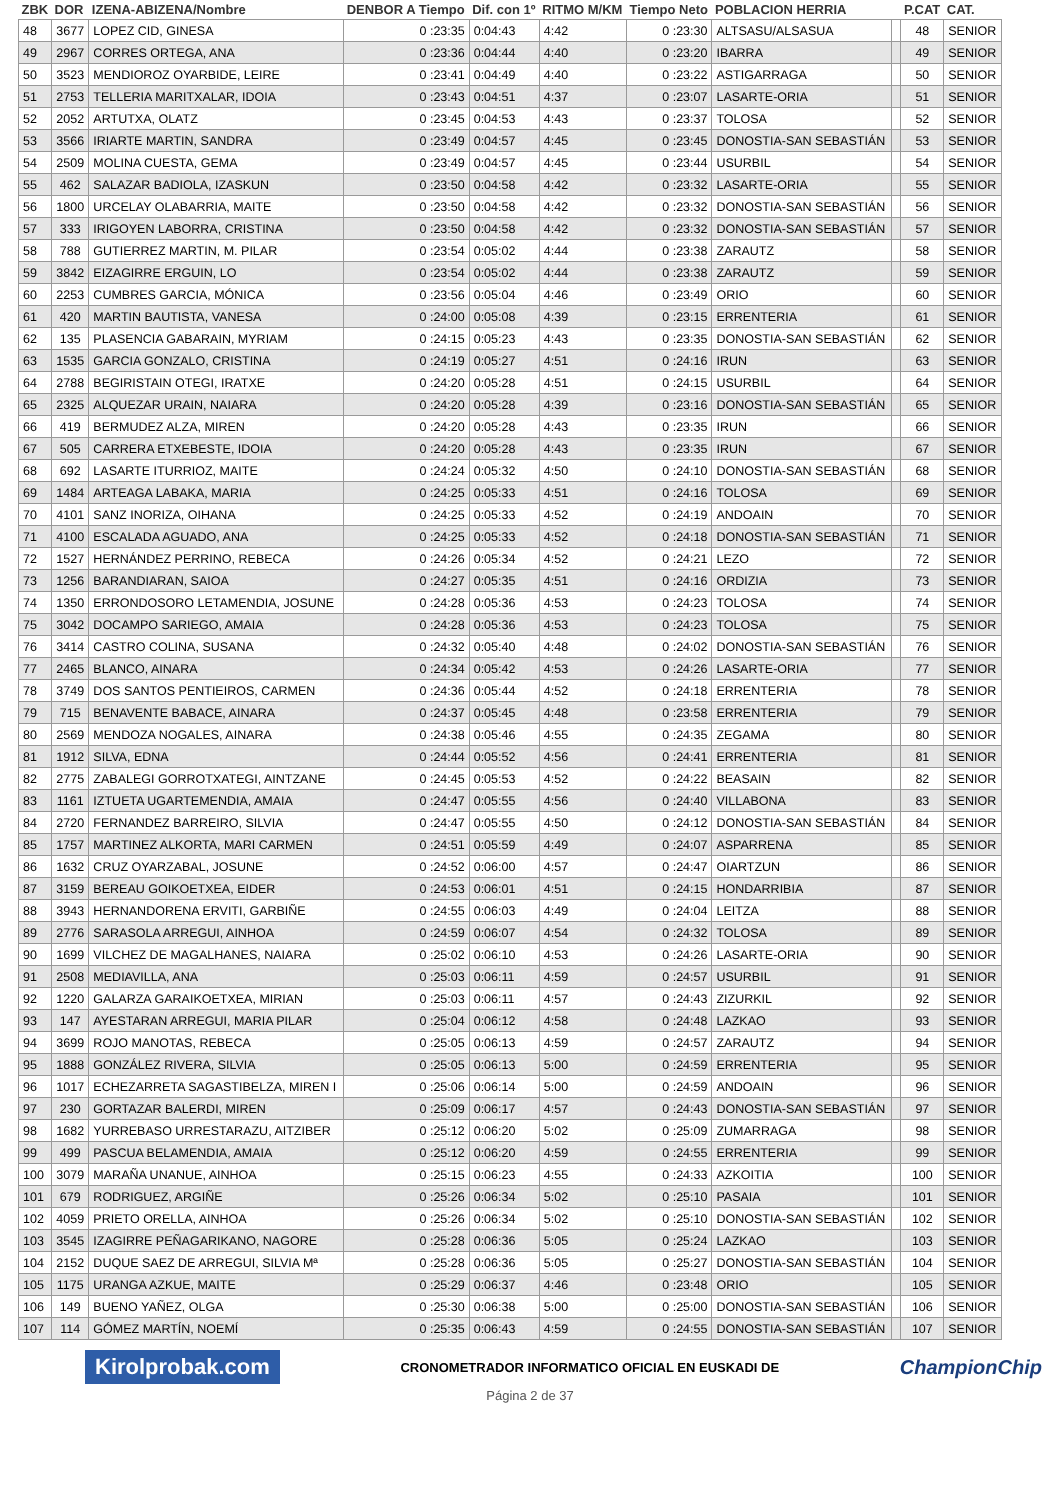| ZBK | DOR | IZENA-ABIZENA/Nombre | DENBOR A Tiempo | Dif. con 1º | RITMO M/KM | Tiempo Neto | POBLACION HERRIA | | P.CAT | CAT. |
| --- | --- | --- | --- | --- | --- | --- | --- | --- | --- | --- |
| 48 | 3677 | LOPEZ CID, GINESA | 0 :23:35 | 0:04:43 | 4:42 | 0 :23:30 | ALTSASU/ALSASUA | | 48 | SENIOR |
| 49 | 2967 | CORRES ORTEGA, ANA | 0 :23:36 | 0:04:44 | 4:40 | 0 :23:20 | IBARRA | | 49 | SENIOR |
| 50 | 3523 | MENDIOROZ OYARBIDE, LEIRE | 0 :23:41 | 0:04:49 | 4:40 | 0 :23:22 | ASTIGARRAGA | | 50 | SENIOR |
| 51 | 2753 | TELLERIA MARITXALAR, IDOIA | 0 :23:43 | 0:04:51 | 4:37 | 0 :23:07 | LASARTE-ORIA | | 51 | SENIOR |
| 52 | 2052 | ARTUTXA, OLATZ | 0 :23:45 | 0:04:53 | 4:43 | 0 :23:37 | TOLOSA | | 52 | SENIOR |
| 53 | 3566 | IRIARTE MARTIN, SANDRA | 0 :23:49 | 0:04:57 | 4:45 | 0 :23:45 | DONOSTIA-SAN SEBASTIÁN | | 53 | SENIOR |
| 54 | 2509 | MOLINA CUESTA, GEMA | 0 :23:49 | 0:04:57 | 4:45 | 0 :23:44 | USURBIL | | 54 | SENIOR |
| 55 | 462 | SALAZAR BADIOLA, IZASKUN | 0 :23:50 | 0:04:58 | 4:42 | 0 :23:32 | LASARTE-ORIA | | 55 | SENIOR |
| 56 | 1800 | URCELAY OLABARRIA, MAITE | 0 :23:50 | 0:04:58 | 4:42 | 0 :23:32 | DONOSTIA-SAN SEBASTIÁN | | 56 | SENIOR |
| 57 | 333 | IRIGOYEN LABORRA, CRISTINA | 0 :23:50 | 0:04:58 | 4:42 | 0 :23:32 | DONOSTIA-SAN SEBASTIÁN | | 57 | SENIOR |
| 58 | 788 | GUTIERREZ MARTIN, M. PILAR | 0 :23:54 | 0:05:02 | 4:44 | 0 :23:38 | ZARAUTZ | | 58 | SENIOR |
| 59 | 3842 | EIZAGIRRE ERGUIN, LO | 0 :23:54 | 0:05:02 | 4:44 | 0 :23:38 | ZARAUTZ | | 59 | SENIOR |
| 60 | 2253 | CUMBRES GARCIA, MÓNICA | 0 :23:56 | 0:05:04 | 4:46 | 0 :23:49 | ORIO | | 60 | SENIOR |
| 61 | 420 | MARTIN BAUTISTA, VANESA | 0 :24:00 | 0:05:08 | 4:39 | 0 :23:15 | ERRENTERIA | | 61 | SENIOR |
| 62 | 135 | PLASENCIA GABARAIN, MYRIAM | 0 :24:15 | 0:05:23 | 4:43 | 0 :23:35 | DONOSTIA-SAN SEBASTIÁN | | 62 | SENIOR |
| 63 | 1535 | GARCIA GONZALO, CRISTINA | 0 :24:19 | 0:05:27 | 4:51 | 0 :24:16 | IRUN | | 63 | SENIOR |
| 64 | 2788 | BEGIRISTAIN OTEGI, IRATXE | 0 :24:20 | 0:05:28 | 4:51 | 0 :24:15 | USURBIL | | 64 | SENIOR |
| 65 | 2325 | ALQUEZAR URAIN, NAIARA | 0 :24:20 | 0:05:28 | 4:39 | 0 :23:16 | DONOSTIA-SAN SEBASTIÁN | | 65 | SENIOR |
| 66 | 419 | BERMUDEZ ALZA, MIREN | 0 :24:20 | 0:05:28 | 4:43 | 0 :23:35 | IRUN | | 66 | SENIOR |
| 67 | 505 | CARRERA ETXEBESTE, IDOIA | 0 :24:20 | 0:05:28 | 4:43 | 0 :23:35 | IRUN | | 67 | SENIOR |
| 68 | 692 | LASARTE ITURRIOZ, MAITE | 0 :24:24 | 0:05:32 | 4:50 | 0 :24:10 | DONOSTIA-SAN SEBASTIÁN | | 68 | SENIOR |
| 69 | 1484 | ARTEAGA LABAKA, MARIA | 0 :24:25 | 0:05:33 | 4:51 | 0 :24:16 | TOLOSA | | 69 | SENIOR |
| 70 | 4101 | SANZ INORIZA, OIHANA | 0 :24:25 | 0:05:33 | 4:52 | 0 :24:19 | ANDOAIN | | 70 | SENIOR |
| 71 | 4100 | ESCALADA AGUADO, ANA | 0 :24:25 | 0:05:33 | 4:52 | 0 :24:18 | DONOSTIA-SAN SEBASTIÁN | | 71 | SENIOR |
| 72 | 1527 | HERNÁNDEZ PERRINO, REBECA | 0 :24:26 | 0:05:34 | 4:52 | 0 :24:21 | LEZO | | 72 | SENIOR |
| 73 | 1256 | BARANDIARAN, SAIOA | 0 :24:27 | 0:05:35 | 4:51 | 0 :24:16 | ORDIZIA | | 73 | SENIOR |
| 74 | 1350 | ERRONDOSORO LETAMENDIA, JOSUNE | 0 :24:28 | 0:05:36 | 4:53 | 0 :24:23 | TOLOSA | | 74 | SENIOR |
| 75 | 3042 | DOCAMPO SARIEGO, AMAIA | 0 :24:28 | 0:05:36 | 4:53 | 0 :24:23 | TOLOSA | | 75 | SENIOR |
| 76 | 3414 | CASTRO COLINA, SUSANA | 0 :24:32 | 0:05:40 | 4:48 | 0 :24:02 | DONOSTIA-SAN SEBASTIÁN | | 76 | SENIOR |
| 77 | 2465 | BLANCO, AINARA | 0 :24:34 | 0:05:42 | 4:53 | 0 :24:26 | LASARTE-ORIA | | 77 | SENIOR |
| 78 | 3749 | DOS SANTOS PENTIEIROS, CARMEN | 0 :24:36 | 0:05:44 | 4:52 | 0 :24:18 | ERRENTERIA | | 78 | SENIOR |
| 79 | 715 | BENAVENTE BABACE, AINARA | 0 :24:37 | 0:05:45 | 4:48 | 0 :23:58 | ERRENTERIA | | 79 | SENIOR |
| 80 | 2569 | MENDOZA NOGALES, AINARA | 0 :24:38 | 0:05:46 | 4:55 | 0 :24:35 | ZEGAMA | | 80 | SENIOR |
| 81 | 1912 | SILVA, EDNA | 0 :24:44 | 0:05:52 | 4:56 | 0 :24:41 | ERRENTERIA | | 81 | SENIOR |
| 82 | 2775 | ZABALEGI GORROTXATEGI, AINTZANE | 0 :24:45 | 0:05:53 | 4:52 | 0 :24:22 | BEASAIN | | 82 | SENIOR |
| 83 | 1161 | IZTUETA UGARTEMENDIA, AMAIA | 0 :24:47 | 0:05:55 | 4:56 | 0 :24:40 | VILLABONA | | 83 | SENIOR |
| 84 | 2720 | FERNANDEZ BARREIRO, SILVIA | 0 :24:47 | 0:05:55 | 4:50 | 0 :24:12 | DONOSTIA-SAN SEBASTIÁN | | 84 | SENIOR |
| 85 | 1757 | MARTINEZ ALKORTA, MARI CARMEN | 0 :24:51 | 0:05:59 | 4:49 | 0 :24:07 | ASPARRENA | | 85 | SENIOR |
| 86 | 1632 | CRUZ OYARZABAL, JOSUNE | 0 :24:52 | 0:06:00 | 4:57 | 0 :24:47 | OIARTZUN | | 86 | SENIOR |
| 87 | 3159 | BEREAU GOIKOETXEA, EIDER | 0 :24:53 | 0:06:01 | 4:51 | 0 :24:15 | HONDARRIBIA | | 87 | SENIOR |
| 88 | 3943 | HERNANDORENA ERVITI, GARBIÑE | 0 :24:55 | 0:06:03 | 4:49 | 0 :24:04 | LEITZA | | 88 | SENIOR |
| 89 | 2776 | SARASOLA ARREGUI, AINHOA | 0 :24:59 | 0:06:07 | 4:54 | 0 :24:32 | TOLOSA | | 89 | SENIOR |
| 90 | 1699 | VILCHEZ DE MAGALHANES, NAIARA | 0 :25:02 | 0:06:10 | 4:53 | 0 :24:26 | LASARTE-ORIA | | 90 | SENIOR |
| 91 | 2508 | MEDIAVILLA, ANA | 0 :25:03 | 0:06:11 | 4:59 | 0 :24:57 | USURBIL | | 91 | SENIOR |
| 92 | 1220 | GALARZA GARAIKOETXEA, MIRIAN | 0 :25:03 | 0:06:11 | 4:57 | 0 :24:43 | ZIZURKIL | | 92 | SENIOR |
| 93 | 147 | AYESTARAN ARREGUI, MARIA PILAR | 0 :25:04 | 0:06:12 | 4:58 | 0 :24:48 | LAZKAO | | 93 | SENIOR |
| 94 | 3699 | ROJO MANOTAS, REBECA | 0 :25:05 | 0:06:13 | 4:59 | 0 :24:57 | ZARAUTZ | | 94 | SENIOR |
| 95 | 1888 | GONZÁLEZ RIVERA, SILVIA | 0 :25:05 | 0:06:13 | 5:00 | 0 :24:59 | ERRENTERIA | | 95 | SENIOR |
| 96 | 1017 | ECHEZARRETA SAGASTIBELZA, MIREN I | 0 :25:06 | 0:06:14 | 5:00 | 0 :24:59 | ANDOAIN | | 96 | SENIOR |
| 97 | 230 | GORTAZAR BALERDI, MIREN | 0 :25:09 | 0:06:17 | 4:57 | 0 :24:43 | DONOSTIA-SAN SEBASTIÁN | | 97 | SENIOR |
| 98 | 1682 | YURREBASO URRESTARAZU, AITZIBER | 0 :25:12 | 0:06:20 | 5:02 | 0 :25:09 | ZUMARRAGA | | 98 | SENIOR |
| 99 | 499 | PASCUA BELAMENDIA, AMAIA | 0 :25:12 | 0:06:20 | 4:59 | 0 :24:55 | ERRENTERIA | | 99 | SENIOR |
| 100 | 3079 | MARAÑA UNANUE, AINHOA | 0 :25:15 | 0:06:23 | 4:55 | 0 :24:33 | AZKOITIA | | 100 | SENIOR |
| 101 | 679 | RODRIGUEZ, ARGIÑE | 0 :25:26 | 0:06:34 | 5:02 | 0 :25:10 | PASAIA | | 101 | SENIOR |
| 102 | 4059 | PRIETO ORELLA, AINHOA | 0 :25:26 | 0:06:34 | 5:02 | 0 :25:10 | DONOSTIA-SAN SEBASTIÁN | | 102 | SENIOR |
| 103 | 3545 | IZAGIRRE PEÑAGARIKANO, NAGORE | 0 :25:28 | 0:06:36 | 5:05 | 0 :25:24 | LAZKAO | | 103 | SENIOR |
| 104 | 2152 | DUQUE SAEZ DE ARREGUI, SILVIA Mª | 0 :25:28 | 0:06:36 | 5:05 | 0 :25:27 | DONOSTIA-SAN SEBASTIÁN | | 104 | SENIOR |
| 105 | 1175 | URANGA AZKUE, MAITE | 0 :25:29 | 0:06:37 | 4:46 | 0 :23:48 | ORIO | | 105 | SENIOR |
| 106 | 149 | BUENO YAÑEZ, OLGA | 0 :25:30 | 0:06:38 | 5:00 | 0 :25:00 | DONOSTIA-SAN SEBASTIÁN | | 106 | SENIOR |
| 107 | 114 | GÓMEZ MARTÍN, NOEMÍ | 0 :25:35 | 0:06:43 | 4:59 | 0 :24:55 | DONOSTIA-SAN SEBASTIÁN | | 107 | SENIOR |
Kirolprobak.com CRONOMETRADOR INFORMATICO OFICIAL EN EUSKADI DE ChampionChip
Página 2 de 37